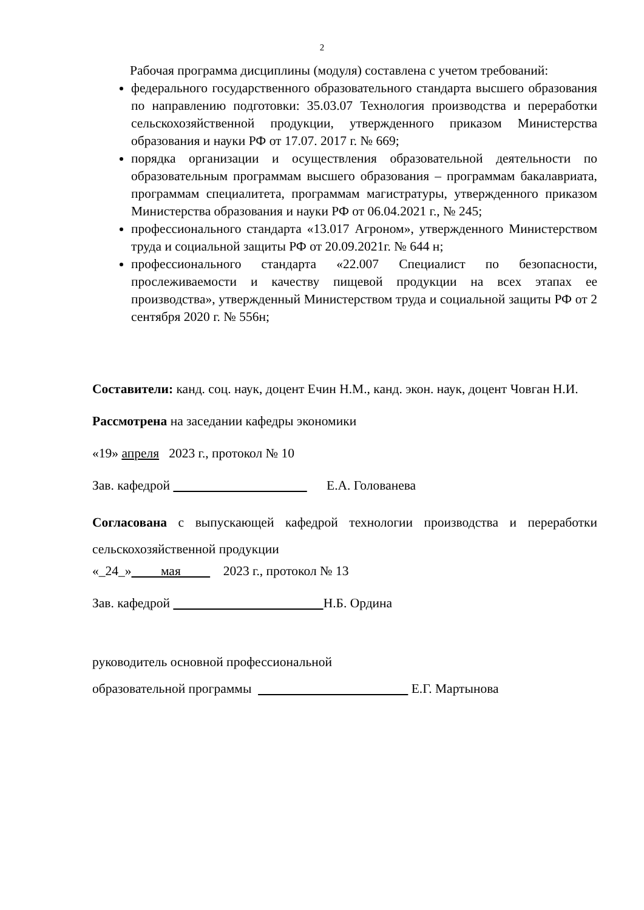2
Рабочая программа дисциплины (модуля) составлена с учетом требований:
федерального государственного образовательного стандарта высшего образования по направлению подготовки: 35.03.07 Технология производства и переработки сельскохозяйственной продукции, утвержденного приказом Министерства образования и науки РФ от 17.07. 2017 г. № 669;
порядка организации и осуществления образовательной деятельности по образовательным программам высшего образования – программам бакалавриата, программам специалитета, программам магистратуры, утвержденного приказом Министерства образования и науки РФ от 06.04.2021 г., № 245;
профессионального стандарта «13.017 Агроном», утвержденного Министерством труда и социальной защиты РФ от 20.09.2021г. № 644 н;
профессионального стандарта «22.007 Специалист по безопасности, прослеживаемости и качеству пищевой продукции на всех этапах ее производства», утвержденный Министерством труда и социальной защиты РФ от 2 сентября 2020 г. № 556н;
Составители: канд. соц. наук, доцент Ечин Н.М., канд. экон. наук, доцент Човган Н.И.
Рассмотрена на заседании кафедры экономики
«19» апреля 2023 г., протокол № 10
Зав. кафедрой Е.А. Голованева
Согласована с выпускающей кафедрой технологии производства и переработки сельскохозяйственной продукции
«_24_» мая 2023 г., протокол № 13
Зав. кафедрой Н.Б. Ордина
руководитель основной профессиональной
образовательной программы Е.Г. Мартынова